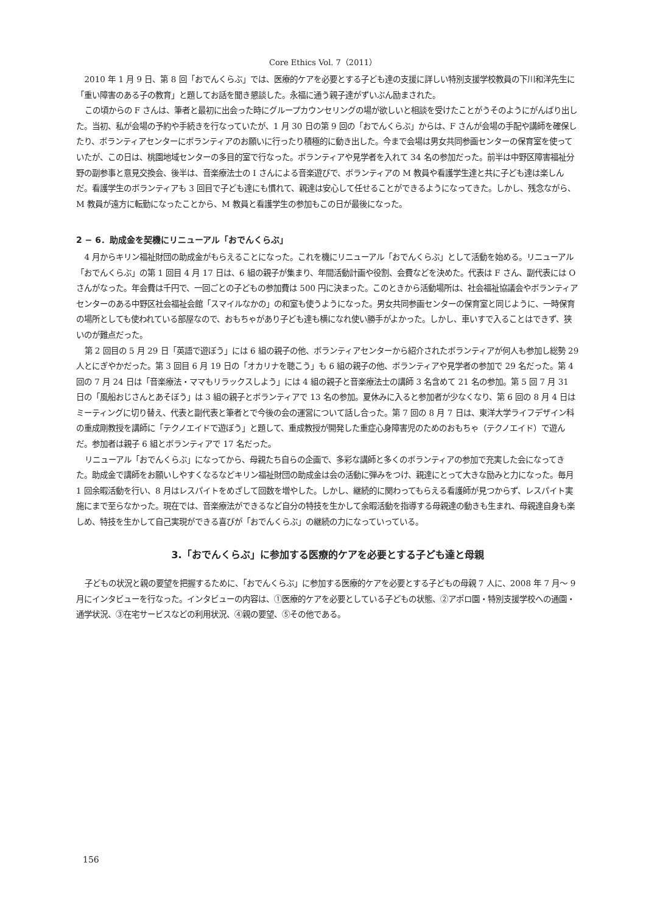Core Ethics Vol. 7（2011）
2010 年 1 月 9 日、第 8 回「おでんくらぶ」では、医療的ケアを必要とする子ども達の支援に詳しい特別支援学校教員の下川和洋先生に「重い障害のある子の教育」と題してお話を聞き懇談した。永福に通う親子達がずいぶん励まされた。
この頃からの F さんは、筆者と最初に出会った時にグループカウンセリングの場が欲しいと相談を受けたことがうそのようにがんばり出した。当初、私が会場の予約や手続きを行なっていたが、1 月 30 日の第 9 回の「おでんくらぶ」からは、F さんが会場の手配や講師を確保したり、ボランティアセンターにボランティアのお願いに行ったり積極的に動き出した。今まで会場は男女共同参画センターの保育室を使っていたが、この日は、桃園地域センターの多目的室で行なった。ボランティアや見学者を入れて 34 名の参加だった。前半は中野区障害福祉分野の副参事と意見交換会、後半は、音楽療法士の I さんによる音楽遊びで、ボランティアの M 教員や看護学生達と共に子ども達は楽しんだ。看護学生のボランティアも 3 回目で子ども達にも慣れて、親達は安心して任せることができるようになってきた。しかし、残念ながら、M 教員が遠方に転勤になったことから、M 教員と看護学生の参加もこの日が最後になった。
2 − 6．助成金を契機にリニューアル「おでんくらぶ」
4 月からキリン福祉財団の助成金がもらえることになった。これを機にリニューアル「おでんくらぶ」として活動を始める。リニューアル「おでんくらぶ」の第 1 回目 4 月 17 日は、6 組の親子が集まり、年間活動計画や役割、会費などを決めた。代表は F さん、副代表には O さんがなった。年会費は千円で、一回ごとの子どもの参加費は 500 円に決まった。このときから活動場所は、社会福祉協議会やボランティアセンターのある中野区社会福祉会館「スマイルなかの」の和室も使うようになった。男女共同参画センターの保育室と同じように、一時保育の場所としても使われている部屋なので、おもちゃがあり子ども達も横になれ使い勝手がよかった。しかし、車いすで入ることはできず、狭いのが難点だった。
第 2 回目の 5 月 29 日「英語で遊ぼう」には 6 組の親子の他、ボランティアセンターから紹介されたボランティアが何人も参加し総勢 29 人とにぎやかだった。第 3 回目 6 月 19 日の「オカリナを聴こう」も 6 組の親子の他、ボランティアや見学者の参加で 29 名だった。第 4 回の 7 月 24 日は「音楽療法・ママもリラックスしよう」には 4 組の親子と音楽療法士の講師 3 名含めて 21 名の参加。第 5 回 7 月 31 日の「風船おじさんとあそぼう」は 3 組の親子とボランティアで 13 名の参加。夏休みに入ると参加者が少なくなり、第 6 回の 8 月 4 日はミーティングに切り替え、代表と副代表と筆者とで今後の会の運営について話し合った。第 7 回の 8 月 7 日は、東洋大学ライフデザイン科の重成剛教授を講師に「テクノエイドで遊ぼう」と題して、重成教授が開発した重症心身障害児のためのおもちゃ（テクノエイド）で遊んだ。参加者は親子 6 組とボランティアで 17 名だった。
リニューアル「おでんくらぶ」になってから、母親たち自らの企画で、多彩な講師と多くのボランティアの参加で充実した会になってきた。助成金で講師をお願いしやすくなるなどキリン福祉財団の助成金は会の活動に弾みをつけ、親達にとって大きな励みと力になった。毎月 1 回余暇活動を行い、8 月はレスパイトをめざして回数を増やした。しかし、継続的に関わってもらえる看護師が見つからず、レスパイト実施にまで至らなかった。現在では、音楽療法ができるなど自分の特技を生かして余暇活動を指導する母親達の動きも生まれ、母親達自身も楽しめ、特技を生かして自己実現ができる喜びが「おでんくらぶ」の継続の力になっていっている。
3.「おでんくらぶ」に参加する医療的ケアを必要とする子ども達と母親
子どもの状況と親の要望を把握するために、「おでんくらぶ」に参加する医療的ケアを必要とする子どもの母親 7 人に、2008 年 7 月〜 9 月にインタビューを行なった。インタビューの内容は、①医療的ケアを必要としている子どもの状態、②アポロ園・特別支援学校への通園・通学状況、③在宅サービスなどの利用状況、④親の要望、⑤その他である。
156